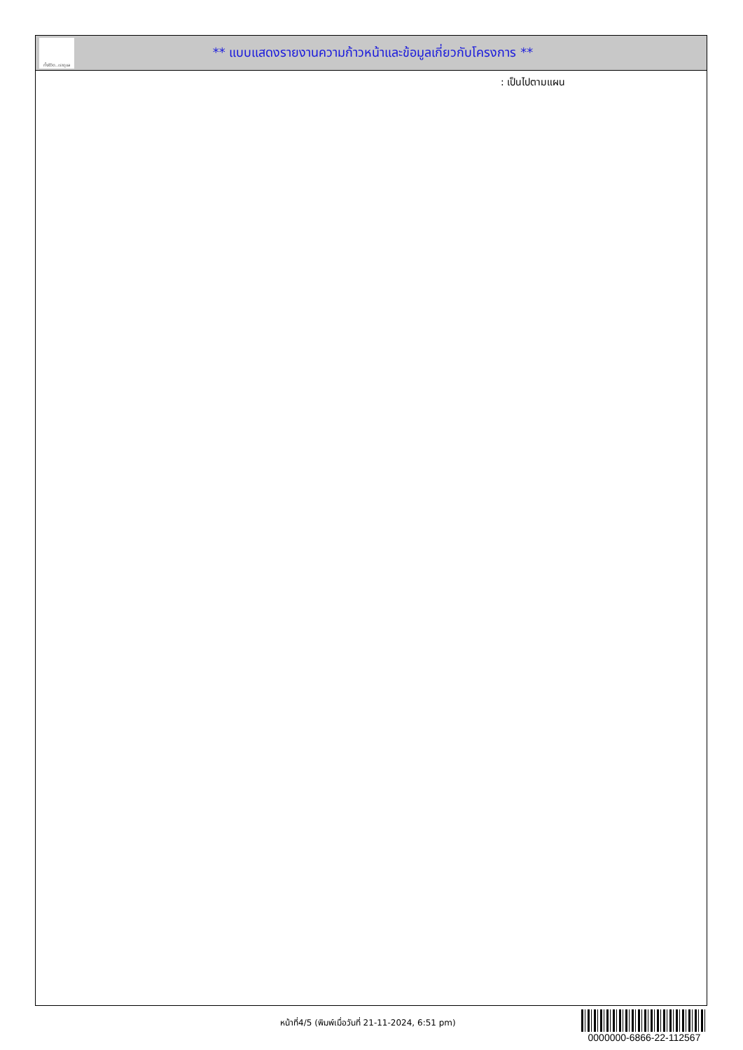ทั้งชีวิต..เราดูแล
** แบบแสดงรายงานความก้าวหน้าและข้อมูลเกี่ยวกับโครงการ **
: เป็นไปตามแผน
หน้าที่4/5 (พิมพ์เมื่อวันที่ 21-11-2024, 6:51 pm)
0000000-6866-22-112567